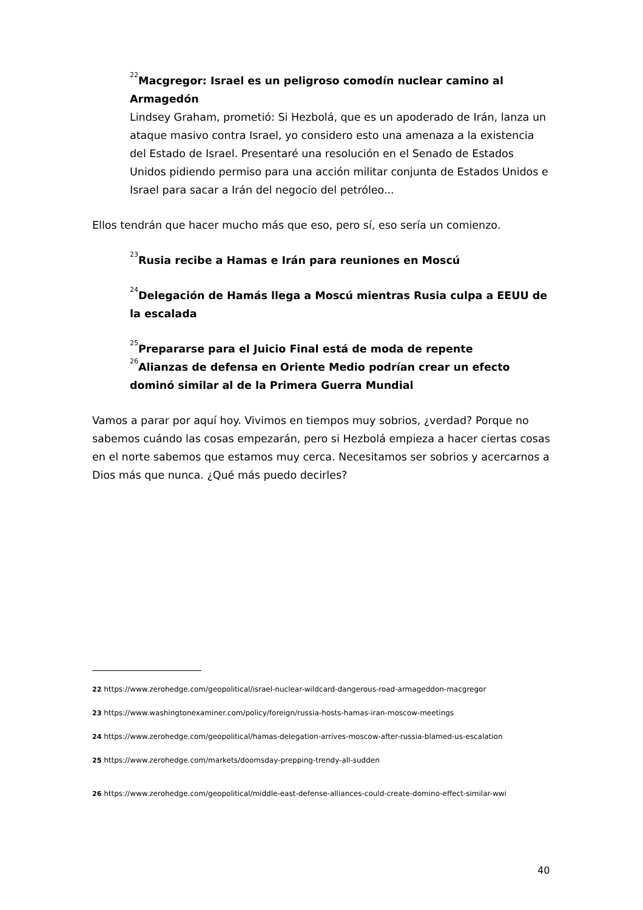<sup>22</sup> Macgregor: Israel es un peligroso comodín nuclear camino al Armagedón
Lindsey Graham, prometió: Si Hezbolá, que es un apoderado de Irán, lanza un ataque masivo contra Israel, yo considero esto una amenaza a la existencia del Estado de Israel. Presentaré una resolución en el Senado de Estados Unidos pidiendo permiso para una acción militar conjunta de Estados Unidos e Israel para sacar a Irán del negocio del petróleo...
Ellos tendrán que hacer mucho más que eso, pero sí, eso sería un comienzo.
<sup>23</sup> Rusia recibe a Hamas e Irán para reuniones en Moscú
<sup>24</sup> Delegación de Hamás llega a Moscú mientras Rusia culpa a EEUU de la escalada
<sup>25</sup> Prepararse para el Juicio Final está de moda de repente
<sup>26</sup> Alianzas de defensa en Oriente Medio podrían crear un efecto dominó similar al de la Primera Guerra Mundial
Vamos a parar por aquí hoy. Vivimos en tiempos muy sobrios, ¿verdad? Porque no sabemos cuándo las cosas empezarán, pero si Hezbolá empieza a hacer ciertas cosas en el norte sabemos que estamos muy cerca. Necesitamos ser sobrios y acercarnos a Dios más que nunca. ¿Qué más puedo decirles?
22 https://www.zerohedge.com/geopolitical/israel-nuclear-wildcard-dangerous-road-armageddon-macgregor
23 https://www.washingtonexaminer.com/policy/foreign/russia-hosts-hamas-iran-moscow-meetings
24 https://www.zerohedge.com/geopolitical/hamas-delegation-arrives-moscow-after-russia-blamed-us-escalation
25 https://www.zerohedge.com/markets/doomsday-prepping-trendy-all-sudden
26 https://www.zerohedge.com/geopolitical/middle-east-defense-alliances-could-create-domino-effect-similar-wwi
40